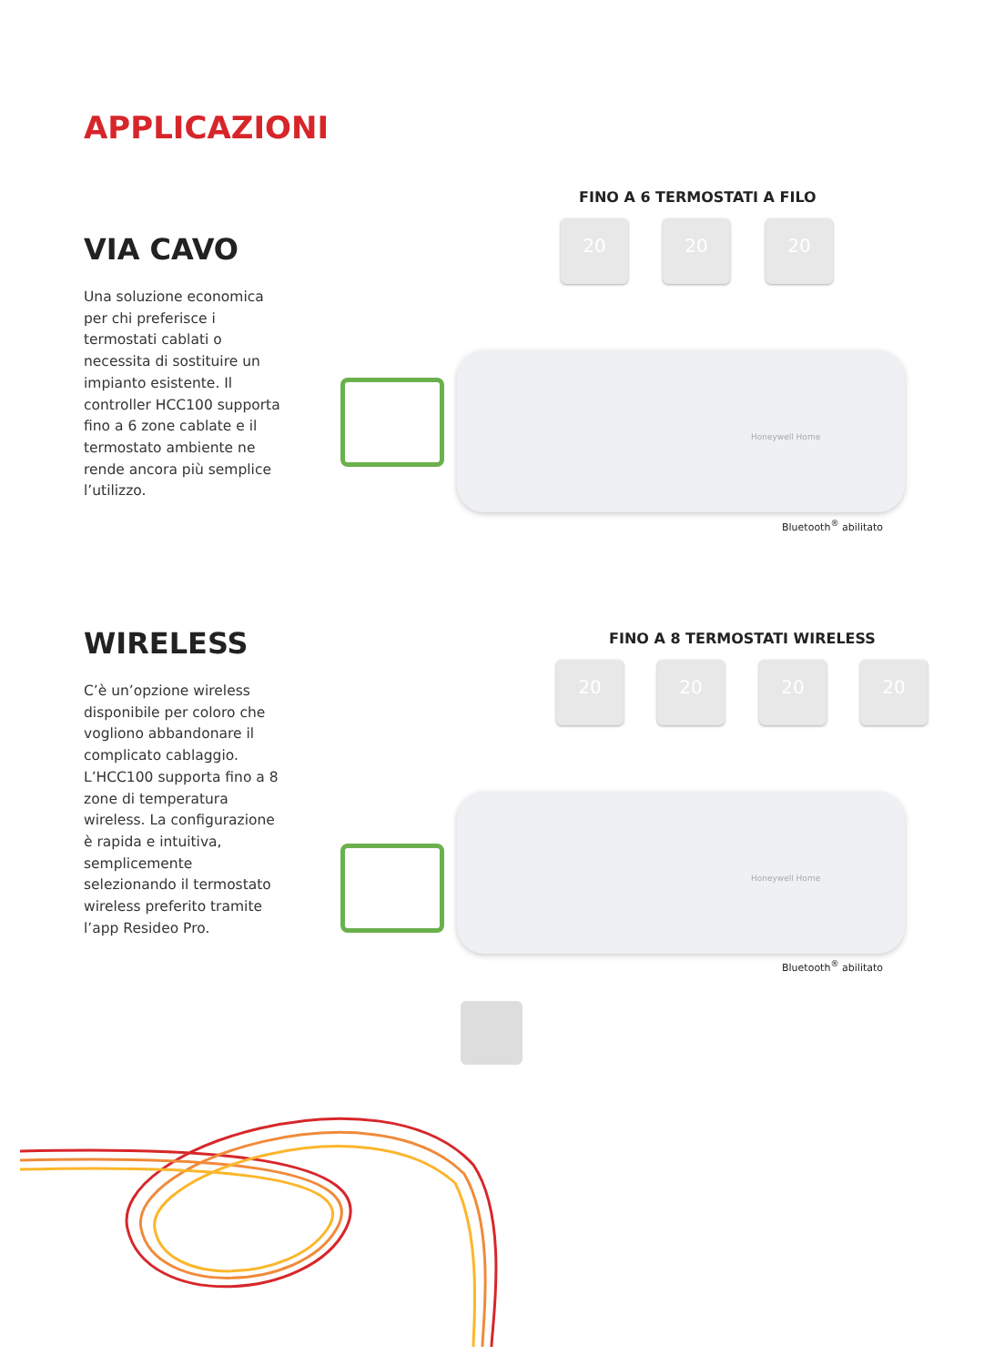APPLICAZIONI
VIA CAVO
Una soluzione economica per chi preferisce i termostati cablati o necessita di sostituire un impianto esistente. Il controller HCC100 supporta fino a 6 zone cablate e il termostato ambiente ne rende ancora più semplice l’utilizzo.
FINO A 6 TERMOSTATI A FILO
20 20 20
Honeywell Home
Bluetooth<sup>®</sup> abilitato
WIRELESS
C’è un’opzione wireless disponibile per coloro che vogliono abbandonare il complicato cablaggio. L’HCC100 supporta fino a 8 zone di temperatura wireless. La configurazione è rapida e intuitiva, semplicemente selezionando il termostato wireless preferito tramite l’app Resideo Pro.
FINO A 8 TERMOSTATI WIRELESS
20 20 20 20
Honeywell Home
Bluetooth<sup>®</sup> abilitato